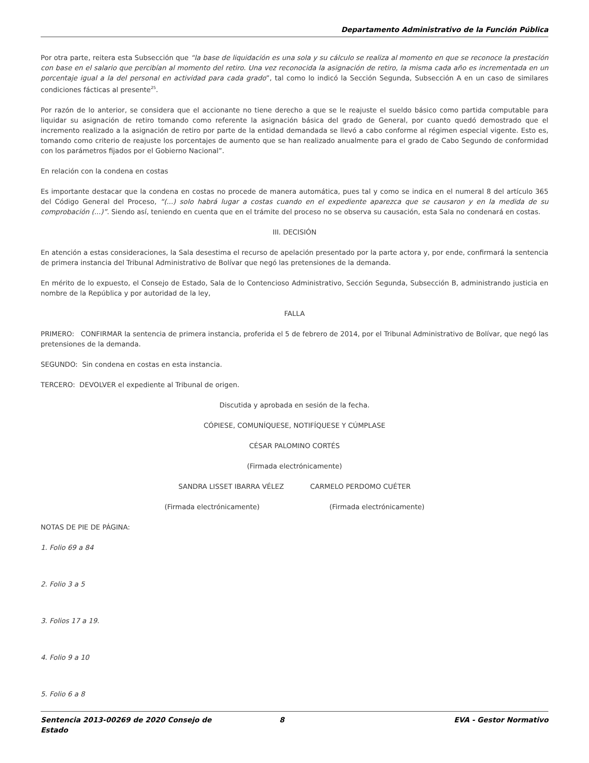Departamento Administrativo de la Función Pública
Por otra parte, reitera esta Subsección que “la base de liquidación es una sola y su cálculo se realiza al momento en que se reconoce la prestación con base en el salario que percibían al momento del retiro. Una vez reconocida la asignación de retiro, la misma cada año es incrementada en un porcentaje igual a la del personal en actividad para cada grado”, tal como lo indicó la Sección Segunda, Subsección A en un caso de similares condiciones fácticas al presente<sup>25</sup>.
Por razón de lo anterior, se considera que el accionante no tiene derecho a que se le reajuste el sueldo básico como partida computable para liquidar su asignación de retiro tomando como referente la asignación básica del grado de General, por cuanto quedó demostrado que el incremento realizado a la asignación de retiro por parte de la entidad demandada se llevó a cabo conforme al régimen especial vigente. Esto es, tomando como criterio de reajuste los porcentajes de aumento que se han realizado anualmente para el grado de Cabo Segundo de conformidad con los parámetros fijados por el Gobierno Nacional”.
En relación con la condena en costas
Es importante destacar que la condena en costas no procede de manera automática, pues tal y como se indica en el numeral 8 del artículo 365 del Código General del Proceso, “(...) solo habrá lugar a costas cuando en el expediente aparezca que se causaron y en la medida de su comprobación (...)”. Siendo así, teniendo en cuenta que en el trámite del proceso no se observa su causación, esta Sala no condenará en costas.
III. DECISIÓN
En atención a estas consideraciones, la Sala desestima el recurso de apelación presentado por la parte actora y, por ende, confirmará la sentencia de primera instancia del Tribunal Administrativo de Bolívar que negó las pretensiones de la demanda.
En mérito de lo expuesto, el Consejo de Estado, Sala de lo Contencioso Administrativo, Sección Segunda, Subsección B, administrando justicia en nombre de la República y por autoridad de la ley,
FALLA
PRIMERO: CONFIRMAR la sentencia de primera instancia, proferida el 5 de febrero de 2014, por el Tribunal Administrativo de Bolívar, que negó las pretensiones de la demanda.
SEGUNDO: Sin condena en costas en esta instancia.
TERCERO: DEVOLVER el expediente al Tribunal de origen.
Discutida y aprobada en sesión de la fecha.
CÓPIESE, COMUNÍQUESE, NOTIFÍQUESE Y CÚMPLASE
CÉSAR PALOMINO CORTÉS
(Firmada electrónicamente)
SANDRA LISSET IBARRA VÉLEZ CARMELO PERDOMO CUÉTER
(Firmada electrónicamente) (Firmada electrónicamente)
NOTAS DE PIE DE PÁGINA:
1. Folio 69 a 84
2. Folio 3 a 5
3. Folios 17 a 19.
4. Folio 9 a 10
5. Folio 6 a 8
Sentencia 2013-00269 de 2020 Consejo de
Estado 8 EVA - Gestor Normativo